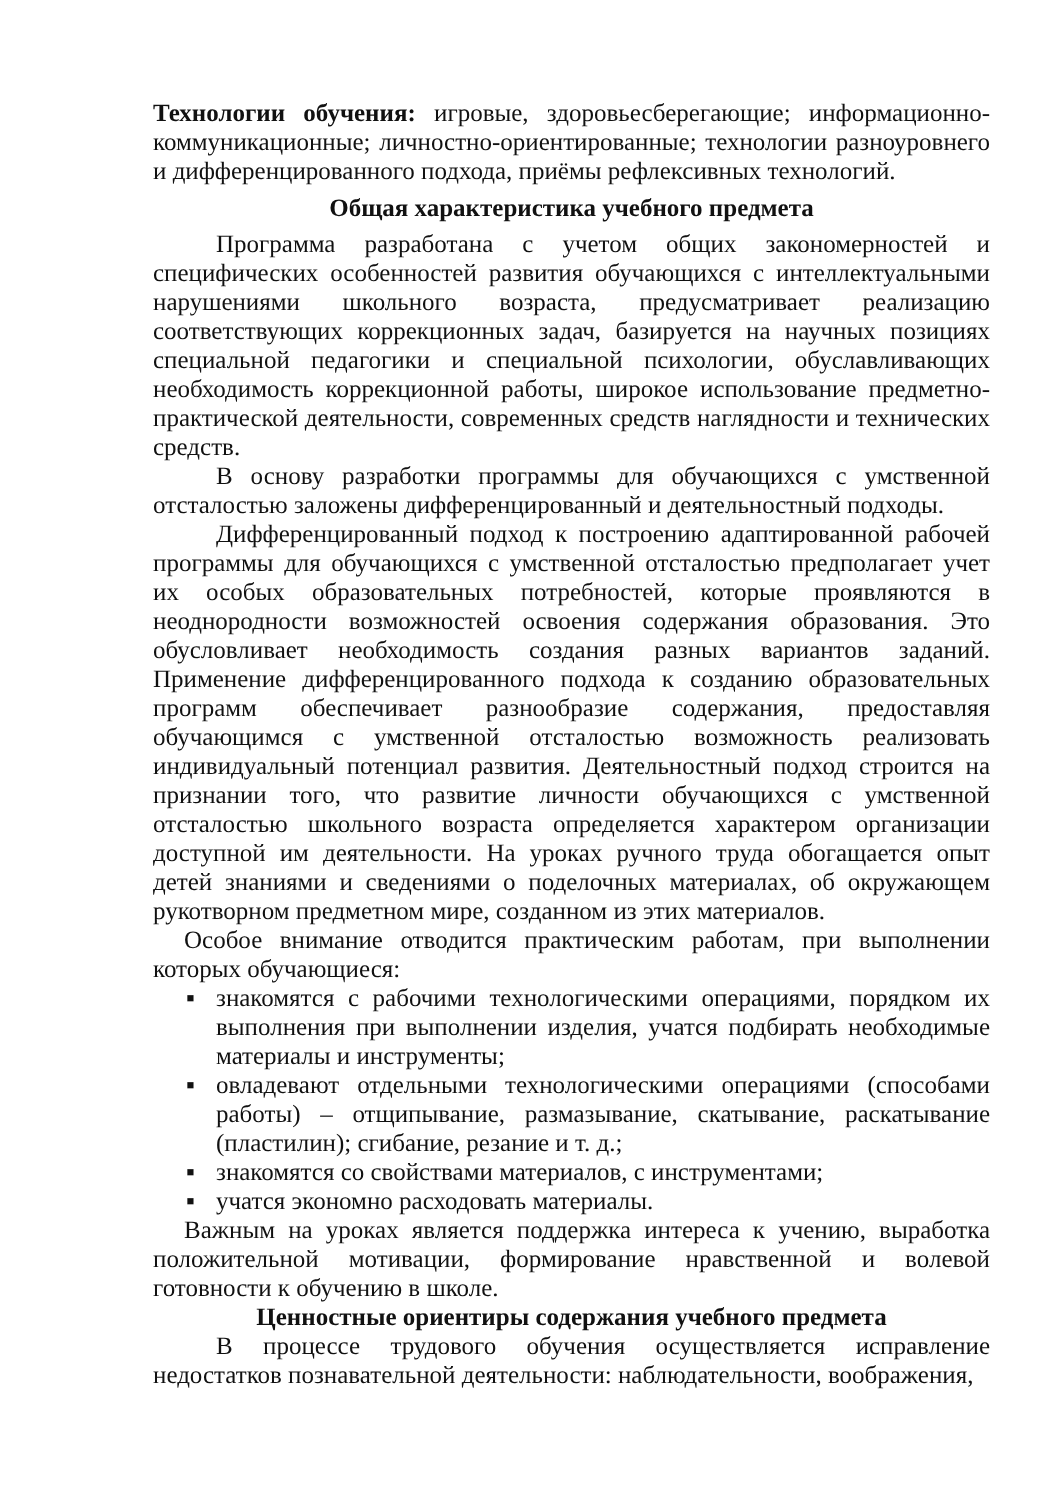Технологии обучения: игровые, здоровьесберегающие; информационно-коммуникационные; личностно-ориентированные; технологии разноуровнего и дифференцированного подхода, приёмы рефлексивных технологий.
Общая характеристика учебного предмета
Программа разработана с учетом общих закономерностей и специфических особенностей развития обучающихся с интеллектуальными нарушениями школьного возраста, предусматривает реализацию соответствующих коррекционных задач, базируется на научных позициях специальной педагогики и специальной психологии, обуславливающих необходимость коррекционной работы, широкое использование предметно-практической деятельности, современных средств наглядности и технических средств.
В основу разработки программы для обучающихся с умственной отсталостью заложены дифференцированный и деятельностный подходы.
Дифференцированный подход к построению адаптированной рабочей программы для обучающихся с умственной отсталостью предполагает учет их особых образовательных потребностей, которые проявляются в неоднородности возможностей освоения содержания образования. Это обусловливает необходимость создания разных вариантов заданий. Применение дифференцированного подхода к созданию образовательных программ обеспечивает разнообразие содержания, предоставляя обучающимся с умственной отсталостью возможность реализовать индивидуальный потенциал развития. Деятельностный подход строится на признании того, что развитие личности обучающихся с умственной отсталостью школьного возраста определяется характером организации доступной им деятельности. На уроках ручного труда обогащается опыт детей знаниями и сведениями о поделочных материалах, об окружающем рукотворном предметном мире, созданном из этих материалов.
Особое внимание отводится практическим работам, при выполнении которых обучающиеся:
▪ знакомятся с рабочими технологическими операциями, порядком их выполнения при выполнении изделия, учатся подбирать необходимые материалы и инструменты;
▪ овладевают отдельными технологическими операциями (способами работы) – отщипывание, размазывание, скатывание, раскатывание (пластилин); сгибание, резание и т. д.;
▪ знакомятся со свойствами материалов, с инструментами;
▪ учатся экономно расходовать материалы.
Важным на уроках является поддержка интереса к учению, выработка положительной мотивации, формирование нравственной и волевой готовности к обучению в школе.
Ценностные ориентиры содержания учебного предмета
В процессе трудового обучения осуществляется исправление недостатков познавательной деятельности: наблюдательности, воображения,